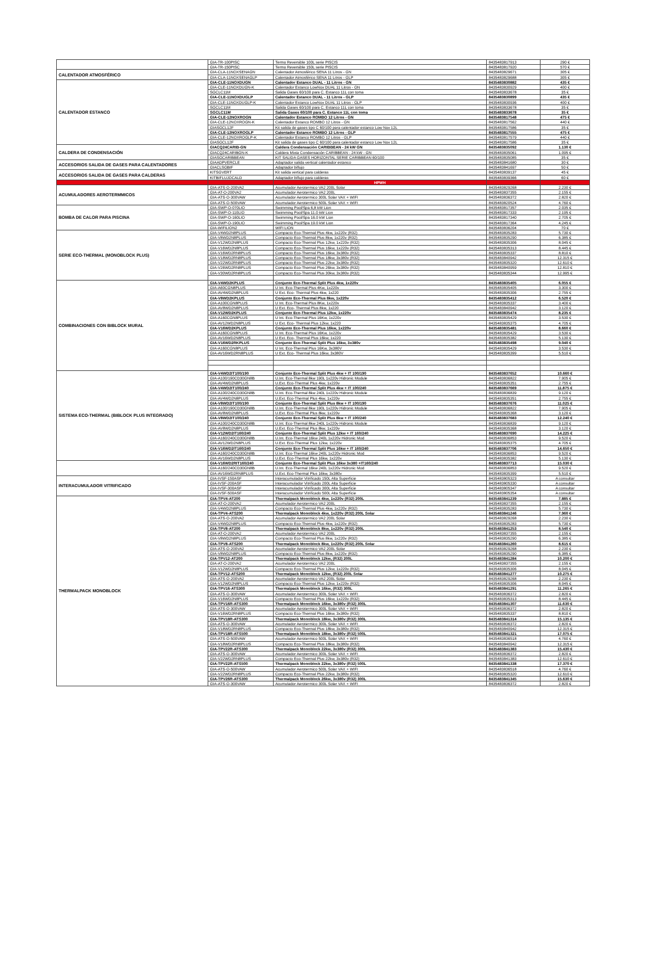| | GIA-TR-100PISC | Termo Reversible 100L serie PISCIS | 8435483817913 | 290 € |
| | GIA-TR-150PISC | Termo Reversible 150L serie PISCIS | 8435483817920 | 570 € |
| CALENTADOR ATMOSFÉRICO | GIA-CLA-11NOXSENAGN | Calentador Atmosférico SENA 11 Litros - GN | 8435483829671 | 305 € |
| | GIA-CLA-11NOXSENAGLP | Calentador Atmosférico SENA 11 Litros - GLP | 8435483829688 | 305 € |
| CALENTADOR ESTANCO | GIA-CLE-11NOXDUGN | Calentador Estanco DUAL - 11 Litros - GN | 8435483830882 | 435 € |
| | GIA-CLE-11NOXDUGN-K | Calentador Estanco LowNox DUAL 11 Litros - GN | 8435483830929 | 400 € |
| | SGCLC11M | Salida Gases 60/100 para C. Estanco 11L con toma | 8435483833678 | 35 € |
| | GIA-CLE-11NOXDUGLP | Calentador Estanco DUAL - 11 Litros - GLP | 8435483830899 | 435 € |
| | GIA-CLE-11NOXDUGLP-K | Calentador Estanco LowNox DUAL 11 Litros - GLP | 8435483830936 | 400 € |
| | SGCLC11M | Salida Gases 60/100 para C. Estanco 11L con toma | 8435483833678 | 35 € |
| | SGCLC11M | Salida Gases 60/100 para C. Estanco 11L con toma | 8435483833678 | 35 € |
| | GIA-CLE-12NOXROGN | Calentador Estanco ROMBO 12 Litros - GN | 8435483817548 | 475 € |
| | GIA-CLE-12NOXROGN-K | Calentador Estanco ROMBO 12 Litros - GN | 8435483817562 | 440 € |
| | GIASGCL12F | Kit salida de gases tipo C 60/100 para calentador estanco Low Nox 12L | 8435483817586 | 35 € |
| | GIA-CLE-12NOXROGLP | Calentador Estanco ROMBO 12 Litros - GLP | 8435483817555 | 475 € |
| | GIA-CLE-12NOXROGLP-K | Calentador Estanco ROMBO 12 Litros - GLP | 8435483817579 | 440 € |
| | GIASGCL12F | Kit salida de gases tipo C 60/100 para calentador estanco Low Nox 12L | 8435483817586 | 35 € |
| CALDERA DE CONDENSACIÓN | GIACQ24CARIB-GN | Caldera Condensación CARIBBEAN - 24 kW GN | 8435483835092 | 1.130 € |
| | GIACQ24CARIBGN-K | Caldera Mixta Condensación CARIBBEAN - 24 kW - GN | 8435483835061 | 1.095 € |
| | GIASGCARIBBEAN | KIT SALIDA GASES HORIZONTAL SERIE CARIBBEAN 60/100 | 8435483835085 | 35 € |
| ACCESORIOS SALIDA DE GASES PARA CALENTADORES | GIAADPVERCLE | Adaptador salida vertical calentador estanco | 8435483841680 | 30 € |
| | GIACLSGBIF | Adaptador biflujo | 8435483841697 | 50 € |
| ACCESORIOS SALIDA DE GASES PARA CALDERAS | KITSGVERT | Kit salida vertical para calderas | 8435483839137 | 45 € |
| | KITBIFLUJOCALD | Adaptador biflujo para calderas | 8435483839366 | 60 € |
| | | HPWH | | |
| ACUMULADORES AEROTERMMICOS | GIA-ATS-O-200VA2 | Acumulador Aerotermico VA2 200L Solar | 8435483829268 | 2.230 € |
| | GIA-AT-O-200VA2 | Acumulador Aerotermico VA2 200L | 8435483837355 | 2.155 € |
| | GIA-ATS-O-300VAW | Acumulador Aerotermico 300L Solar VAX + WIFI | 8435483836372 | 2.820 € |
| | GIA-ATS-O-500VAW | Acumulador Aerotermico 500L Solar VAX + WIFI | 8435483820524 | 4.760 € |
| BOMBA DE CALOR PARA PISCINA | GIA-SWP-O-070LIO | Swimming Pool/Spa 6,8 kW Lion | 8435483817357 | 2.035 € |
| | GIA-SWP-O-110LIO | Swimming Pool/Spa 11.0 kW Lion | 8435483817333 | 2.195 € |
| | GIA-SWP-O-160LIO | Swimming Pool/Spa 16.0 kW Lion | 8435483817340 | 2.705 € |
| | GIA-SWP-O-190LIO | Swimming Pool/Spa 19.0 kW Lion | 8435483817364 | 4.245 € |
| | GIA-WIFILION2 | WIFI LION | 8435483836204 | 70 € |
| SERIE ECO-THERMAL (MONOBLOCK PLUS) | GIA-V4WD2N8PLUS | Compacto Eco-Thermal Plus 4kw, 1x220v (R32) | 8435483835283 | 5.730 € |
| | GIA-V8WD2N8PLUS | Compacto Eco-Thermal Plus 8kw, 1x220v (R32) | 8435483835290 | 6.385 € |
| | GIA-V12WD2N8PLUS | Compacto Eco-Thermal Plus 12kw, 1x220v (R32) | 8435483835306 | 8.045 € |
| | GIA-V16WD2N8PLUS | Compacto Eco-Thermal Plus 16kw, 1x220v (R32) | 8435483835313 | 8.445 € |
| | GIA-V16WD2RN8PLUS | Compacto Eco-Thermal Plus 16kw, 3x380v (R32) | 8435483835337 | 8.810 € |
| | GIA-V18WD2RN8PLUS | Compacto Eco-Thermal Plus 18kw, 3x380v (R32) | 8435483840942 | 12.315 € |
| | GIA-V22WD2RN8PLUS | Compacto Eco-Thermal Plus 22kw, 3x380v (R32) | 8435483835320 | 12.610 € |
| | GIA-V26WD2RN8PLUS | Compacto Eco-Thermal Plus 26kw, 3x380v (R32) | 8435483840959 | 12.810 € |
| | GIA-V30WD2RN8PLUS | Compacto Eco-Thermal Plus 30kw, 3x380v (R32) | 8435483835344 | 12.995 € |
| COMBINACIONES CON BIBLOCK MURAL | GIA-V4WD2KPLUS | Conjunto Eco-Thermal Split Plus 4kw, 1x220v | 8435483835405 | 6.055 € |
| | GIA-A60CGN8PLUS | U Int. Eco-Thermal Plus 4Kw, 1x220v | 8435483835405 | 3.300 € |
| | GIA-AV4WD2N8PLUS | U Ext. Eco- Thermal Plus 4kw, 1x220 | 8435483835306 | 2.755 € |
| | GIA-V8WD2KPLUS | Conjunto Eco-Thermal Plus 8kw, 1x220v | 8435483835412 | 6.520 € |
| | GIA-A100CGN8PLUS | U Int. Eco-Thermal Plus 8Kw, 1x220v | 8435483835337 | 3.400 € |
| | GIA-AV8WD2N8PLUS | U Ext. Eco- Thermal Plus 8kw, 1x220 | 8435483840942 | 3.120 € |
| | GIA-V12WD2KPLUS | Conjunto Eco-Thermal Plus 12kw, 1x220v | 8435483835474 | 8.235 € |
| | GIA-A160CGN8PLUS | U Int. Eco-Thermal Plus 16Kw, 1x220v | 8435483835429 | 3.530 € |
| | GIA-AV12WD2N8PLUS | U Ext. Eco- Thermal Plus 12kw, 1x220 | 8435483835375 | 4.705 € |
| | GIA-V16WD2KPLUS | Conjunto Eco-Thermal Plus 16kw, 1x220v | 8435483835481 | 8.660 € |
| | GIA-A160CGN8PLUS | U Int. Eco-Thermal Plus 16Kw, 1x220v | 8435483835429 | 3.530 € |
| | GIA-AV16WD2N8PLUS | U Ext. Eco- Thermal Plus 16kw, 1x220 | 8435483835382 | 5.130 € |
| | GIA-V16WD2RKPLUS | Conjunto Eco-Thermal Split Plus 16kw, 3x380v | 8435483835498 | 9.040 € |
| | GIA-A160CGN8PLUS | U Int. Eco-Thermal Plus 16Kw, 3x380V | 8435483835429 | 3.530 € |
| | GIA-AV16WD2RN8PLUS | U Ext. Eco- Thermal Plus 16kw, 3x380V | 8435483835399 | 5.510 € |
| SISTEMA ECO-THERMAL (BIBLOCK PLUS INTEGRADO) | GIA-V4WD2IT100/190 | Conjunto Eco-Thermal Split Plus 4kw + IT 100/190 | 8435483837652 | 10.660 € |
| | GIA-A100/190CD30GN8B | U.Int. Eco-Thermal 8kw 190L 1x220v Hidronic Module | 8435483836822 | 7.905 € |
| | GIA-AV4WD2N8PLUS | U.Ext. Eco-Thermal Plus 4kw, 1x220v | 8435483835351 | 2.755 € |
| | GIA-V4WD2IT100/240 | Conjunto Eco-Thermal Split Plus 4kw + IT 100/240 | 8435483837669 | 11.875 € |
| | GIA-A100/240CD30GN8B | U.Int. Eco-Thermal 8kw 240L 1x220v Hidronic Module | 8435483836839 | 9.120 € |
| | GIA-AV4WD2N8PLUS | U.Ext. Eco-Thermal Plus 4kw, 1x220v | 8435483835351 | 2.755 € |
| | GIA-V8WD2IT100/190 | Conjunto Eco-Thermal Split Plus 8kw + IT 100/190 | 8435483837676 | 11.025 € |
| | GIA-A100/190CD30GN8B | U.Int. Eco-Thermal 8kw 190L 1x220v Hidronic Module | 8435483836822 | 7.905 € |
| | GIA-AV8WD2N8PLUS | U.Ext. Eco-Thermal Plus 8kw, 1x220v | 8435483835368 | 3.120 € |
| | GIA-V8WD2IT100/240 | Conjunto Eco-Thermal Split Plus 8kw + IT 100/240 | 8435483837683 | 12.240 € |
| | GIA-A100/240CD30GN8B | U.Int. Eco-Thermal 8kw 240L 1x220v Hidronic Module | 8435483836839 | 9.120 € |
| | GIA-AV8WD2N8PLUS | U.Ext. Eco-Thermal Plus 8kw, 1x220v | 8435483835368 | 3.120 € |
| | GIA-V12WD2IT160/240 | Conjunto Eco-Thermal Split Plus 12kw + IT 160/240 | 8435483837690 | 14.225 € |
| | GIA-A160/240CD30GN8B | U.Int. Eco-Thermal 16kw 240L 1x220v Hidronic Mod | 8435483836853 | 9.520 € |
| | GIA-AV12WD2N8PLUS | U.Ext. Eco-Thermal Plus 12kw, 1x220v | 8435483835375 | 4.705 € |
| | GIA-V16WD2IT160/240 | Conjunto Eco-Thermal Split Plus 16kw + IT 160/240 | 8435483837706 | 14.650 € |
| | GIA-A160/240CD30GN8B | U.Int. Eco-Thermal 16kw 240L 1x220v Hidronic Mod | 8435483836853 | 9.520 € |
| | GIA-AV16WD2N8PLUS | U.Ext. Eco-Thermal Plus 16kw, 1x220v | 8435483835382 | 5.130 € |
| | GIA-V16WD2RIT160/240 | Conjunto Eco-Thermal Split Plus 16kw 3x380 +IT160/240 | 8435483837713 | 15.030 € |
| | GIA-A160/240CD30GN8B | U.Int. Eco-Thermal 16kw 240L 1x220v Hidronic Mod | 8435483836853 | 9.520 € |
| | GIA-AV16WD2RN8PLUS | U.Ext. Eco-Thermal Plus 16kw, 3x380v | 8435483835399 | 5.510 € |
| INTERACUMULADOR VITRIFICADO | GIA-IVSF-150ASF | Interacumulador Vitrificado 150L Alta Superficie | 8435483805323 | A consultar |
| | GIA-IVSF-200ASF | Interacumulador Vitrificado 200L Alta Superficie | 8435483805330 | A consultar |
| | GIA-IVSF-300ASF | Interacumulador Vitrificado 300L Alta Superficie | 8435483805347 | A consultar |
| | GIA-IVSF-500ASF | Interacumulador Vitrificado 500L Alta Superficie | 8435483805354 | A consultar |
| THERMALPACK MONOBLOCK | GIA-TPV4-AT200 | Thermalpack Monoblock 4kw, 1x220v (R32) 200L | 8435483841239 | 7.885 € |
| | GIA-AT-O-200VA2 | Acumulador Aerotermico VA2 200L | 8435483837355 | 2.155 € |
| | GIA-V4WD2N8PLUS | Compacto Eco-Thermal Plus 4kw, 1x220v (R32) | 8435483835283 | 5.730 € |
| | GIA-TPV4-ATS200 | Thermalpack Monoblock 4kw, 1x220v (R32) 200L Solar | 8435483841246 | 7.960 € |
| | GIA-ATS-O-200VA2 | Acumulador Aerotermico VA2 200L Solar | 8435483829268 | 2.230 € |
| | GIA-V4WD2N8PLUS | Compacto Eco-Thermal Plus 4kw, 1x220v (R32) | 8435483835283 | 5.730 € |
| | GIA-TPV8-AT200 | Thermalpack Monoblock 8kw, 1x220v (R32) 200L | 8435483841253 | 8.540 € |
| | GIA-AT-O-200VA2 | Acumulador Aerotermico VA2 200L | 8435483837355 | 2.155 € |
| | GIA-V8WD2N8PLUS | Compacto Eco-Thermal Plus 8kw, 1x220v (R32) | 8435483835290 | 6.385 € |
| | GIA-TPV8-ATS200 | Thermalpack Monoblock 8kw, 1x220v (R32) 200L Solar | 8435483841260 | 8.615 € |
| | GIA-ATS-O-200VA2 | Acumulador Aerotermico VA2 200L Solar | 8435483829268 | 2.230 € |
| | GIA-V8WD2N8PLUS | Compacto Eco-Thermal Plus 8kw, 1x220v (R32) | 8435483835290 | 6.385 € |
| | GIA-TPV12-AT200 | Thermalpack Monoblock 12kw, (R32) 200L | 8435483841284 | 10.200 € |
| | GIA-AT-O-200VA2 | Acumulador Aerotermico VA2 200L | 8435483837355 | 2.155 € |
| | GIA-V12WD2N8PLUS | Compacto Eco-Thermal Plus 12kw, 1x220v (R32) | 8435483835306 | 8.045 € |
| | GIA-TPV12-ATS200 | Thermalpack Monoblock 12kw, (R32) 200L Solar | 8435483841277 | 10.275 € |
| | GIA-ATS-O-200VA2 | Acumulador Aerotermico VA2 200L Solar | 8435483829268 | 2.230 € |
| | GIA-V12WD2N8PLUS | Compacto Eco-Thermal Plus 12kw, 1x220v (R32) | 8435483835306 | 8.045 € |
| | GIA-TPV16-ATS300 | Thermalpack Monoblock 16kw, (R32) 300L | 8435483841291 | 11.265 € |
| | GIA-ATS-O-300VAW | Acumulador Aerotermico 300L Solar VAX + WIFI | 8435483836372 | 2.820 € |
| | GIA-V16WD2N8PLUS | Compacto Eco-Thermal Plus 16kw, 1x220v (R32) | 8435483835313 | 8.445 € |
| | GIA-TPV16R-ATS300 | Thermalpack Monoblock 16kw, 3x380v (R32) 300L | 8435483841307 | 11.630 € |
| | GIA-ATS-O-300VAW | Acumulador Aerotermico 300L Solar VAX + WIFI | 8435483836372 | 2.820 € |
| | GIA-V16WD2RN8PLUS | Compacto Eco-Thermal Plus 16kw, 3x380v (R32) | 8435483835337 | 8.810 € |
| | GIA-TPV18R-ATS300 | Thermalpack Monoblock 18kw, 3x380v (R32) 300L | 8435483841314 | 15.135 € |
| | GIA-ATS-O-300VAW | Acumulador Aerotermico 300L Solar VAX + WIFI | 8435483836372 | 2.820 € |
| | GIA-V18WD2RN8PLUS | Compacto Eco-Thermal Plus 18kw, 3x380v (R32) | 8435483840942 | 12.315 € |
| | GIA-TPV18R-ATS500 | Thermalpack Monoblock 18kw, 3x380v (R32) 500L | 8435483841321 | 17.075 € |
| | GIA-ATS-O-500VAW | Acumulador Aerotermico 500L Solar VAX + WIFI | 8435483836518 | 4.760 € |
| | GIA-V18WD2RN8PLUS | Compacto Eco-Thermal Plus 18kw, 3x380v (R32) | 8435483840942 | 12.315 € |
| | GIA-TPV22R-ATS300 | Thermalpack Monoblock 22kw, 3x380v (R32) 300L | 8435483841383 | 15.430 € |
| | GIA-ATS-O-300VAW | Acumulador Aerotermico 300L Solar VAX + WIFI | 8435483836372 | 2.820 € |
| | GIA-V22WD2RN8PLUS | Compacto Eco-Thermal Plus 22kw, 3x380v (R32) | 8435483841383 | 12.610 € |
| | GIA-TPV22R-ATS500 | Thermalpack Monoblock 22kw, 3x380v (R32) 500L | 8435483841338 | 17.370 € |
| | GIA-ATS-O-500VAW | Acumulador Aerotermico 500L Solar VAX + WIFI | 8435483836518 | 4.760 € |
| | GIA-V22WD2RN8PLUS | Compacto Eco-Thermal Plus 22kw, 3x380v (R32) | 8435483835320 | 12.610 € |
| | GIA-TPV26R-ATS300 | Thermalpack Monoblock 26kw, 3x380v (R32) 300L | 8435483841345 | 15.630 € |
| | GIA-ATS-O-300VAW | Acumulador Aerotermico 300L Solar VAX + WIFI | 8435483836372 | 2.820 € |